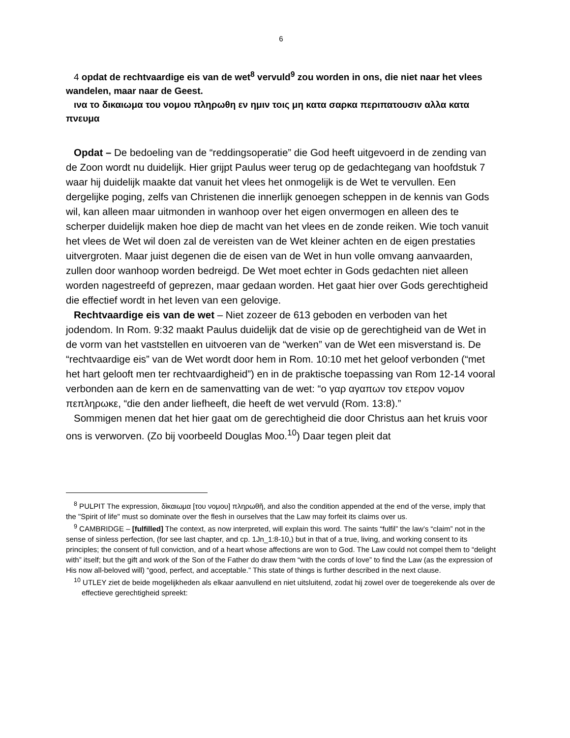6
4 opdat de rechtvaardige eis van de wet<sup>8</sup> vervuld<sup>9</sup> zou worden in ons, die niet naar het vlees wandelen, maar naar de Geest.
ινα το δικαιωμα του νομου πληρωθη εν ημιν τοις μη κατα σαρκα περιπατουσιν αλλα κατα πνευμα
Opdat – De bedoeling van de “reddingsoperatie” die God heeft uitgevoerd in de zending van de Zoon wordt nu duidelijk. Hier grijpt Paulus weer terug op de gedachtegang van hoofdstuk 7 waar hij duidelijk maakte dat vanuit het vlees het onmogelijk is de Wet te vervullen. Een dergelijke poging, zelfs van Christenen die innerlijk genoegen scheppen in de kennis van Gods wil, kan alleen maar uitmonden in wanhoop over het eigen onvermogen en alleen des te scherper duidelijk maken hoe diep de macht van het vlees en de zonde reiken. Wie toch vanuit het vlees de Wet wil doen zal de vereisten van de Wet kleiner achten en de eigen prestaties uitvergroten. Maar juist degenen die de eisen van de Wet in hun volle omvang aanvaarden, zullen door wanhoop worden bedreigd. De Wet moet echter in Gods gedachten niet alleen worden nagestreefd of geprezen, maar gedaan worden. Het gaat hier over Gods gerechtigheid die effectief wordt in het leven van een gelovige.
Rechtvaardige eis van de wet – Niet zozeer de 613 geboden en verboden van het jodendom. In Rom. 9:32 maakt Paulus duidelijk dat de visie op de gerechtigheid van de Wet in de vorm van het vaststellen en uitvoeren van de “werken” van de Wet een misverstand is. De “rechtvaardige eis” van de Wet wordt door hem in Rom. 10:10 met het geloof verbonden (“met het hart gelooft men ter rechtvaardigheid”) en in de praktische toepassing van Rom 12-14 vooral verbonden aan de kern en de samenvatting van de wet: “ο γαρ αγαπων τον ετερον νομον πεπληρωκε, “die den ander liefheeft, die heeft de wet vervuld (Rom. 13:8).”
Sommigen menen dat het hier gaat om de gerechtigheid die door Christus aan het kruis voor ons is verworven. (Zo bij voorbeeld Douglas Moo.<sup>10</sup>) Daar tegen pleit dat
<sup>8</sup> PULPIT The expression, δὶκαιωμα [του νομου] πληρωθῆ, and also the condition appended at the end of the verse, imply that the "Spirit of life" must so dominate over the flesh in ourselves that the Law may forfeit its claims over us.
<sup>9</sup> CAMBRIDGE – [fulfilled] The context, as now interpreted, will explain this word. The saints “fulfil” the law’s “claim” not in the sense of sinless perfection, (for see last chapter, and cp. 1Jn_1:8-10,) but in that of a true, living, and working consent to its principles; the consent of full conviction, and of a heart whose affections are won to God. The Law could not compel them to “delight with” itself; but the gift and work of the Son of the Father do draw them “with the cords of love” to find the Law (as the expression of His now all-beloved will) “good, perfect, and acceptable.” This state of things is further described in the next clause.
<sup>10</sup> UTLEY ziet de beide mogelijkheden als elkaar aanvullend en niet uitsluitend, zodat hij zowel over de toegerekende als over de effectieve gerechtigheid spreekt: